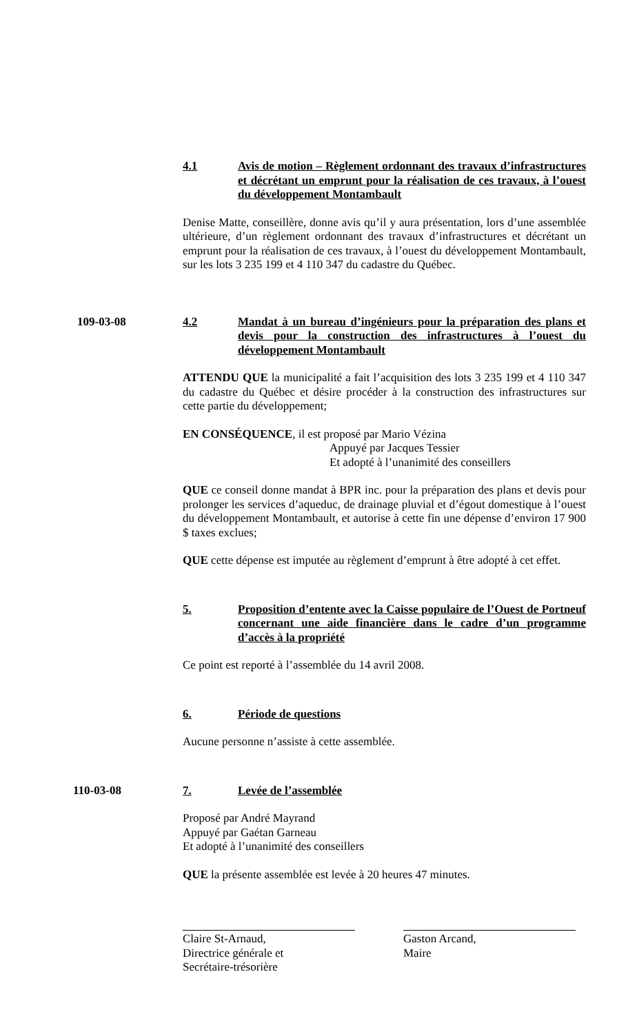4.1 Avis de motion – Règlement ordonnant des travaux d’infrastructures et décrétant un emprunt pour la réalisation de ces travaux, à l’ouest du développement Montambault
Denise Matte, conseillère, donne avis qu’il y aura présentation, lors d’une assemblée ultérieure, d’un règlement ordonnant des travaux d’infrastructures et décrétant un emprunt pour la réalisation de ces travaux, à l’ouest du développement Montambault, sur les lots 3 235 199 et 4 110 347 du cadastre du Québec.
109-03-08 4.2 Mandat à un bureau d’ingénieurs pour la préparation des plans et devis pour la construction des infrastructures à l’ouest du développement Montambault
ATTENDU QUE la municipalité a fait l’acquisition des lots 3 235 199 et 4 110 347 du cadastre du Québec et désire procéder à la construction des infrastructures sur cette partie du développement;
EN CONSÉQUENCE, il est proposé par Mario Vézina
Appuyé par Jacques Tessier
Et adopté à l’unanimité des conseillers
QUE ce conseil donne mandat à BPR inc. pour la préparation des plans et devis pour prolonger les services d’aqueduc, de drainage pluvial et d’égout domestique à l’ouest du développement Montambault, et autorise à cette fin une dépense d’environ 17 900 $ taxes exclues;
QUE cette dépense est imputée au règlement d’emprunt à être adopté à cet effet.
5. Proposition d’entente avec la Caisse populaire de l’Ouest de Portneuf concernant une aide financière dans le cadre d’un programme d’accès à la propriété
Ce point est reporté à l’assemblée du 14 avril 2008.
6. Période de questions
Aucune personne n’assiste à cette assemblée.
110-03-08 7. Levée de l’assemblée
Proposé par André Mayrand
Appuyé par Gaétan Garneau
Et adopté à l’unanimité des conseillers
QUE la présente assemblée est levée à 20 heures 47 minutes.
Claire St-Arnaud,
Directrice générale et
Secrétaire-trésorière
Gaston Arcand,
Maire